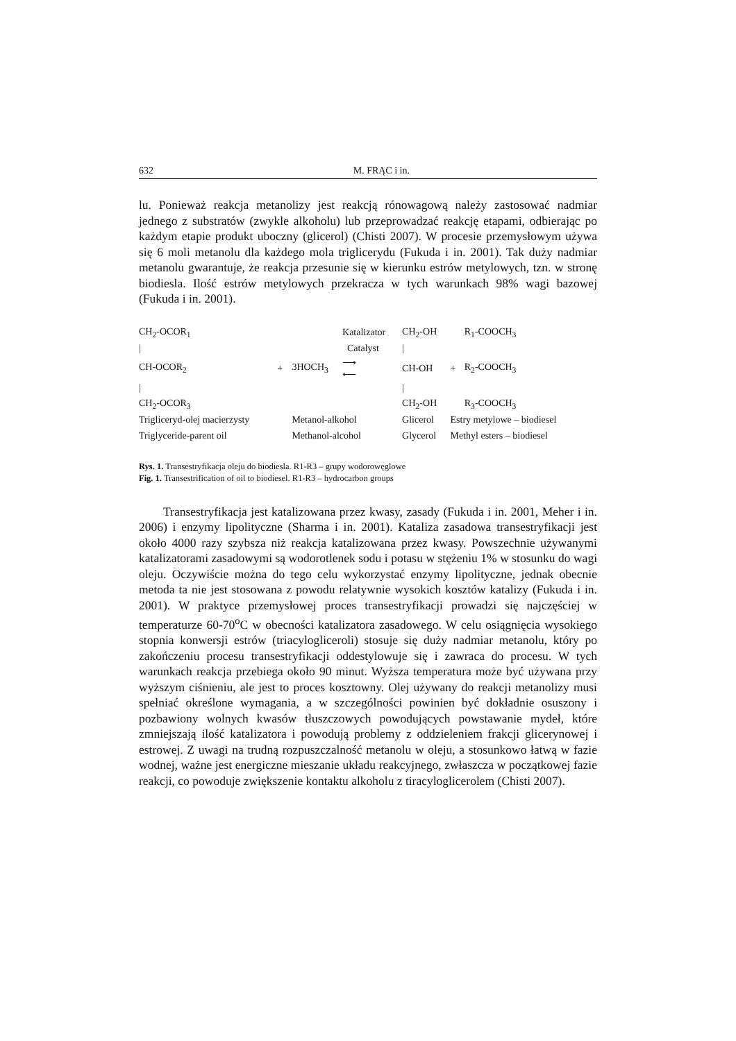632 M. FRĄC i in.
lu. Ponieważ reakcja metanolizy jest reakcją rónowagową należy zastosować nadmiar jednego z substratów (zwykle alkoholu) lub przeprowadzać reakcję etapami, odbierając po każdym etapie produkt uboczny (glicerol) (Chisti 2007). W procesie przemysłowym używa się 6 moli metanolu dla każdego mola triglicerydu (Fukuda i in. 2001). Tak duży nadmiar metanolu gwarantuje, że reakcja przesunie się w kierunku estrów metylowych, tzn. w stronę biodiesla. Ilość estrów metylowych przekracza w tych warunkach 98% wagi bazowej (Fukuda i in. 2001).
| CH<sub>2</sub>-OCOR<sub>1</sub> | | | Katalizator | CH<sub>2</sub>-OH | | R<sub>1</sub>-COOCH<sub>3</sub> |
| / | | | Catalyst | / | | |
| CH-OCOR<sub>2</sub> | + | 3HOCH<sub>3</sub> | ⟶ ⟵ | CH-OH | + | R<sub>2</sub>-COOCH<sub>3</sub> |
| / | | | | / | | |
| CH<sub>2</sub>-OCOR<sub>3</sub> | | | | CH<sub>2</sub>-OH | | R<sub>3</sub>-COOCH<sub>3</sub> |
| Trigliceryd-olej macierzysty | | Metanol-alkohol | | Glicerol | Estry metylowe – biodiesel | |
| Triglyceride-parent oil | | Methanol-alcohol | | Glycerol | Methyl esters – biodiesel | |
Rys. 1. Transestryfikacja oleju do biodiesla. R1-R3 – grupy wodorowęglowe
Fig. 1. Transestrification of oil to biodiesel. R1-R3 – hydrocarbon groups
Transestryfikacja jest katalizowana przez kwasy, zasady (Fukuda i in. 2001, Meher i in. 2006) i enzymy lipolityczne (Sharma i in. 2001). Kataliza zasadowa transestryfikacji jest około 4000 razy szybsza niż reakcja katalizowana przez kwasy. Powszechnie używanymi katalizatorami zasadowymi są wodorotlenek sodu i potasu w stężeniu 1% w stosunku do wagi oleju. Oczywiście można do tego celu wykorzystać enzymy lipolityczne, jednak obecnie metoda ta nie jest stosowana z powodu relatywnie wysokich kosztów katalizy (Fukuda i in. 2001). W praktyce przemysłowej proces transestryfikacji prowadzi się najczęściej w temperaturze 60-70<sup>o</sup>C w obecności katalizatora zasadowego. W celu osiągnięcia wysokiego stopnia konwersji estrów (triacylogliceroli) stosuje się duży nadmiar metanolu, który po zakończeniu procesu transestryfikacji oddestylowuje się i zawraca do procesu. W tych warunkach reakcja przebiega około 90 minut. Wyższa temperatura może być używana przy wyższym ciśnieniu, ale jest to proces kosztowny. Olej używany do reakcji metanolizy musi spełniać określone wymagania, a w szczególności powinien być dokładnie osuszony i pozbawiony wolnych kwasów tłuszczowych powodujących powstawanie mydeł, które zmniejszają ilość katalizatora i powodują problemy z oddzieleniem frakcji glicerynowej i estrowej. Z uwagi na trudną rozpuszczalność metanolu w oleju, a stosunkowo łatwą w fazie wodnej, ważne jest energiczne mieszanie układu reakcyjnego, zwłaszcza w początkowej fazie reakcji, co powoduje zwiększenie kontaktu alkoholu z tiracyloglicerolem (Chisti 2007).